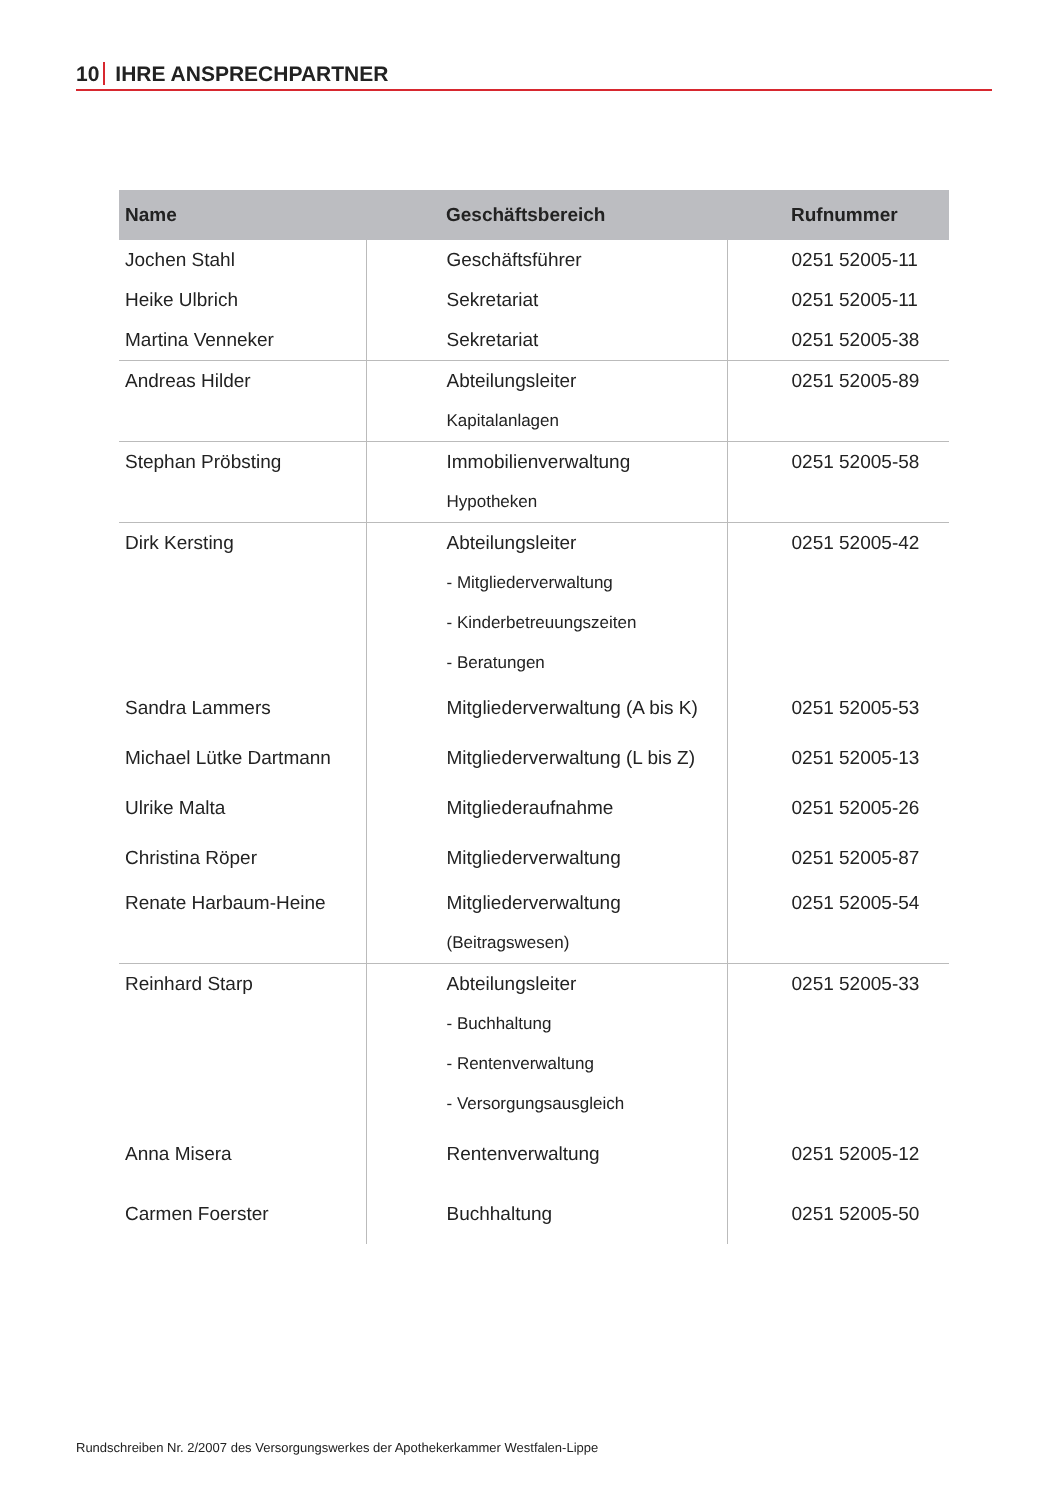10 IHRE ANSPRECHPARTNER
| Name | Geschäftsbereich | Rufnummer |
| --- | --- | --- |
| Jochen Stahl | Geschäftsführer | 0251 52005-11 |
| Heike Ulbrich | Sekretariat | 0251 52005-11 |
| Martina Venneker | Sekretariat | 0251 52005-38 |
| Andreas Hilder | Abteilungsleiter | 0251 52005-89 |
| | Kapitalanlagen | |
| Stephan Pröbsting | Immobilienverwaltung | 0251 52005-58 |
| | Hypotheken | |
| Dirk Kersting | Abteilungsleiter | 0251 52005-42 |
| | - Mitgliederverwaltung | |
| | - Kinderbetreuungszeiten | |
| | - Beratungen | |
| Sandra Lammers | Mitgliederverwaltung (A bis K) | 0251 52005-53 |
| Michael Lütke Dartmann | Mitgliederverwaltung (L bis Z) | 0251 52005-13 |
| Ulrike Malta | Mitgliederaufnahme | 0251 52005-26 |
| Christina Röper | Mitgliederverwaltung | 0251 52005-87 |
| Renate Harbaum-Heine | Mitgliederverwaltung | 0251 52005-54 |
| | (Beitragswesen) | |
| Reinhard Starp | Abteilungsleiter | 0251 52005-33 |
| | - Buchhaltung | |
| | - Rentenverwaltung | |
| | - Versorgungsausgleich | |
| Anna Misera | Rentenverwaltung | 0251 52005-12 |
| Carmen Foerster | Buchhaltung | 0251 52005-50 |
Rundschreiben Nr. 2/2007 des Versorgungswerkes der Apothekerkammer Westfalen-Lippe